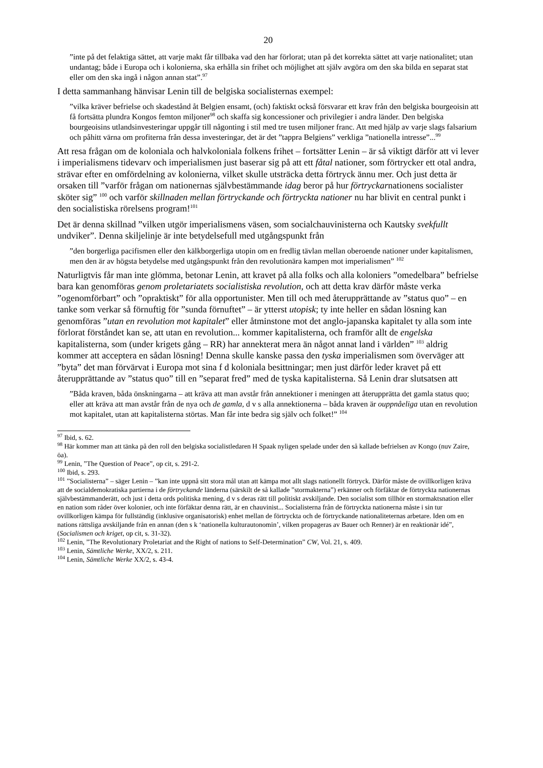20
”inte på det felaktiga sättet, att varje makt får tillbaka vad den har förlorat; utan på det korrekta sättet att varje nationalitet; utan undantag; både i Europa och i kolonierna, ska erhålla sin frihet och möj­lighet att själv avgöra om den ska bilda en separat stat eller om den ska ingå i någon annan stat”.<sup>97</sup>
I detta sammanhang hänvisar Lenin till de belgiska socialisternas exempel:
”vilka kräver befrielse och skadestånd åt Belgien ensamt, (och) faktiskt också försvarar ett krav från den belgiska bourgeoisin att få fortsätta plundra Kongos femton miljoner<sup>98</sup> och skaffa sig kon­cessioner och privilegier i andra länder. Den belgiska bourgeoisins utlandsinvesteringar uppgår till någonting i stil med tre tusen miljoner franc. Att med hjälp av varje slags falsarium och påhitt värna om profiterna från dessa investeringar, det är det ”tappra Belgiens” verkliga ”nationella intresse”...<sup>99</sup>
Att resa frågan om de koloniala och halvkoloniala folkens frihet – fortsätter Lenin – är så viktigt därför att vi lever i imperialismens tidevarv och imperialismen just baserar sig på att ett fåtal nationer, som förtrycker ett otal andra, strävar efter en omfördelning av kolonierna, vilket skulle utsträcka detta förtryck ännu mer. Och just detta är orsaken till ”varför frågan om nationernas självbestämmande idag beror på hur förtryckarnationens socialister sköter sig” <sup>100</sup> och varför skillnaden mellan förtryckande och förtryckta nationer nu har blivit en central punkt i den socialistiska rörelsens program!<sup>101</sup>
Det är denna skillnad ”vilken utgör imperialismens väsen, som socialchauvinisterna och Kautsky svekfullt undviker”. Denna skiljelinje är inte betydelsefull med utgångspunkt från
”den borgerliga pacifismen eller den kälkborgerliga utopin om en fredlig tävlan mellan oberoende nationer under kapitalismen, men den är av högsta betydelse med utgångspunkt från den revolutionära kampen mot imperialismen” <sup>102</sup>
Naturligtvis får man inte glömma, betonar Lenin, att kravet på alla folks och alla koloniers ”omedelbara” befrielse bara kan genomföras genom proletariatets socialistiska revolution, och att detta krav därför måste verka ”ogenomförbart” och ”opraktiskt” för alla opportunister. Men till och med återupprättande av ”status quo” – en tanke som verkar så förnuftig för ”sunda förnuftet” – är ytterst utopisk; ty inte heller en sådan lösning kan genomföras ”utan en revolution mot kapitalet” eller åtminstone mot det anglo-japanska kapitalet ty alla som inte förlorat förståndet kan se, att utan en revolution... kommer kapitalisterna, och framför allt de engelska kapitalisterna, som (under krigets gång – RR) har annekterat mera än något annat land i världen” <sup>103</sup> aldrig kommer att acceptera en sådan lösning! Denna skulle kanske passa den tyska imperialismen som överväger att ”byta” det man förvärvat i Europa mot sina f d kolo­niala besittningar; men just därför leder kravet på ett återupprättande av ”status quo” till en ”separat fred” med de tyska kapitalisterna. Så Lenin drar slutsatsen att
”Båda kraven, båda önskningarna – att kräva att man avstår från annektioner i meningen att återupprätta det gamla status quo; eller att kräva att man avstår från de nya och de gamla, d v s alla annektionerna – båda kraven är ouppnåeliga utan en revolution mot kapitalet, utan att kapitalisterna störtas. Man får inte bedra sig själv och folket!” <sup>104</sup>
<sup>97</sup> Ibid, s. 62.
<sup>98</sup> Här kommer man att tänka på den roll den belgiska socialistledaren H Spaak nyligen spelade under den så kallade befrielsen av Kongo (nuv Zaire, öa).
<sup>99</sup> Lenin, ”The Question of Peace”, op cit, s. 291-2.
<sup>100</sup> Ibid, s. 293.
<sup>101</sup> ”Socialisterna” – säger Lenin – ”kan inte uppnå sitt stora mål utan att kämpa mot allt slags nationellt förtryck. Därför måste de ovillkorligen kräva att de socialdemokratiska partierna i de förtryckande länderna (särskilt de så kallade ”stormakterna”) erkänner och förfäktar de förtryckta nationernas självbestämmanderätt, och just i detta ords politiska mening, d v s deras rätt till politiskt avskiljande. Den socialist som tillhör en stormaktsnation eller en nation som råder över kolonier, och inte förfäktar denna rätt, är en chauvinist... Socialisterna från de förtryckta nationerna måste i sin tur ovillkorligen kämpa för fullständig (inklusive organisatorisk) enhet mellan de förtryckta och de förtryckande nationaliteternas arbetare. Iden om en nations rättsliga avskiljande från en annan (den s k ‘nationella kulturautonomin’, vilken propageras av Bauer och Renner) är en reaktionär idé”, (Socialismen och kriget, op cit, s. 31-32).
<sup>102</sup> Lenin, ”The Revolutionary Proletariat and the Right of nations to Self-Determination” CW, Vol. 21, s. 409.
<sup>103</sup> Lenin, Sämtliche Werke, XX/2, s. 211.
<sup>104</sup> Lenin, Sämtliche Werke XX/2, s. 43-4.